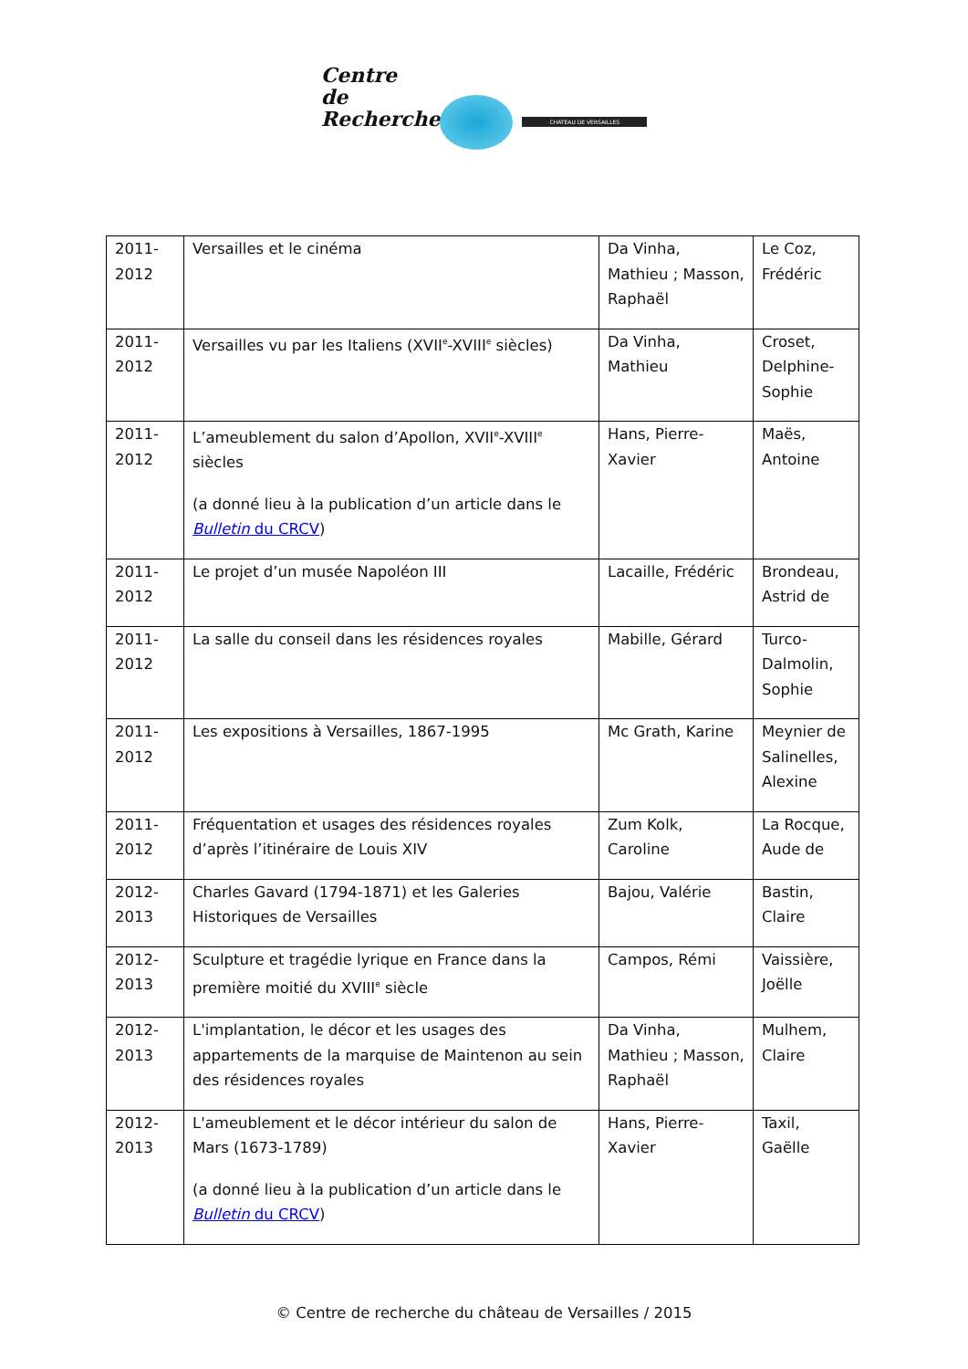Centre
de
Recherche CHATEAU DE VERSAILLES
| 2011-2012 | Versailles et le cinéma | Da Vinha, Mathieu ; Masson, Raphaël | Le Coz, Frédéric |
| 2011-2012 | Versailles vu par les Italiens (XVII<sup>e</sup>-XVIII<sup>e</sup> siècles) | Da Vinha, Mathieu | Croset, Delphine-Sophie |
| 2011-2012 | L’ameublement du salon d’Apollon, XVII<sup>e</sup>-XVIII<sup>e</sup> siècles (a donné lieu à la publication d’un article dans le Bulletin du CRCV ) | Hans, Pierre-Xavier | Maës, Antoine |
| 2011-2012 | Le projet d’un musée Napoléon III | Lacaille, Frédéric | Brondeau, Astrid de |
| 2011-2012 | La salle du conseil dans les résidences royales | Mabille, Gérard | Turco-Dalmolin, Sophie |
| 2011-2012 | Les expositions à Versailles, 1867-1995 | Mc Grath, Karine | Meynier de Salinelles, Alexine |
| 2011-2012 | Fréquentation et usages des résidences royales d’après l’itinéraire de Louis XIV | Zum Kolk, Caroline | La Rocque, Aude de |
| 2012-2013 | Charles Gavard (1794-1871) et les Galeries Historiques de Versailles | Bajou, Valérie | Bastin, Claire |
| 2012-2013 | Sculpture et tragédie lyrique en France dans la première moitié du XVIII<sup>e</sup> siècle | Campos, Rémi | Vaissière, Joëlle |
| 2012-2013 | L'implantation, le décor et les usages des appartements de la marquise de Maintenon au sein des résidences royales | Da Vinha, Mathieu ; Masson, Raphaël | Mulhem, Claire |
| 2012-2013 | L'ameublement et le décor intérieur du salon de Mars (1673-1789) (a donné lieu à la publication d’un article dans le Bulletin du CRCV ) | Hans, Pierre-Xavier | Taxil, Gaëlle |
© Centre de recherche du château de Versailles / 2015